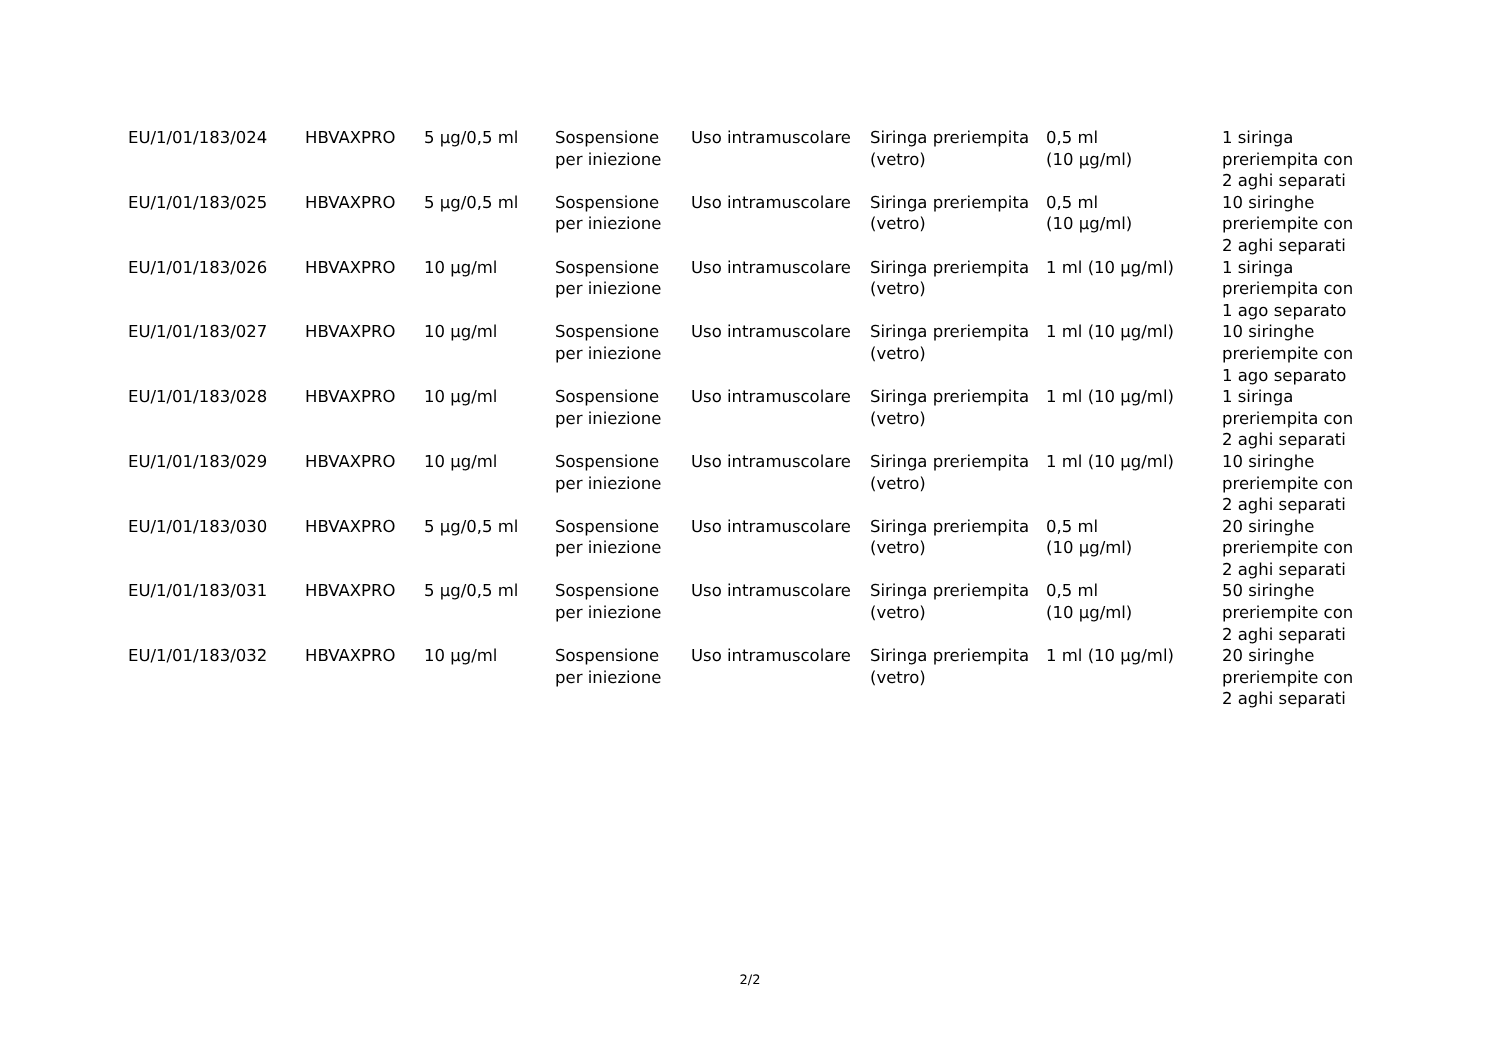| EU/1/01/183/024 | HBVAXPRO | 5 µg/0,5 ml | Sospensione per iniezione | Uso intramuscolare | Siringa preriempita (vetro) | 0,5 ml (10 µg/ml) | 1 siringa preriempita con 2 aghi separati |
| EU/1/01/183/025 | HBVAXPRO | 5 µg/0,5 ml | Sospensione per iniezione | Uso intramuscolare | Siringa preriempita (vetro) | 0,5 ml (10 µg/ml) | 10 siringhe preriempite con 2 aghi separati |
| EU/1/01/183/026 | HBVAXPRO | 10 µg/ml | Sospensione per iniezione | Uso intramuscolare | Siringa preriempita (vetro) | 1 ml (10 µg/ml) | 1 siringa preriempita con 1 ago separato |
| EU/1/01/183/027 | HBVAXPRO | 10 µg/ml | Sospensione per iniezione | Uso intramuscolare | Siringa preriempita (vetro) | 1 ml (10 µg/ml) | 10 siringhe preriempite con 1 ago separato |
| EU/1/01/183/028 | HBVAXPRO | 10 µg/ml | Sospensione per iniezione | Uso intramuscolare | Siringa preriempita (vetro) | 1 ml (10 µg/ml) | 1 siringa preriempita con 2 aghi separati |
| EU/1/01/183/029 | HBVAXPRO | 10 µg/ml | Sospensione per iniezione | Uso intramuscolare | Siringa preriempita (vetro) | 1 ml (10 µg/ml) | 10 siringhe preriempite con 2 aghi separati |
| EU/1/01/183/030 | HBVAXPRO | 5 µg/0,5 ml | Sospensione per iniezione | Uso intramuscolare | Siringa preriempita (vetro) | 0,5 ml (10 µg/ml) | 20 siringhe preriempite con 2 aghi separati |
| EU/1/01/183/031 | HBVAXPRO | 5 µg/0,5 ml | Sospensione per iniezione | Uso intramuscolare | Siringa preriempita (vetro) | 0,5 ml (10 µg/ml) | 50 siringhe preriempite con 2 aghi separati |
| EU/1/01/183/032 | HBVAXPRO | 10 µg/ml | Sospensione per iniezione | Uso intramuscolare | Siringa preriempita (vetro) | 1 ml (10 µg/ml) | 20 siringhe preriempite con 2 aghi separati |
2/2